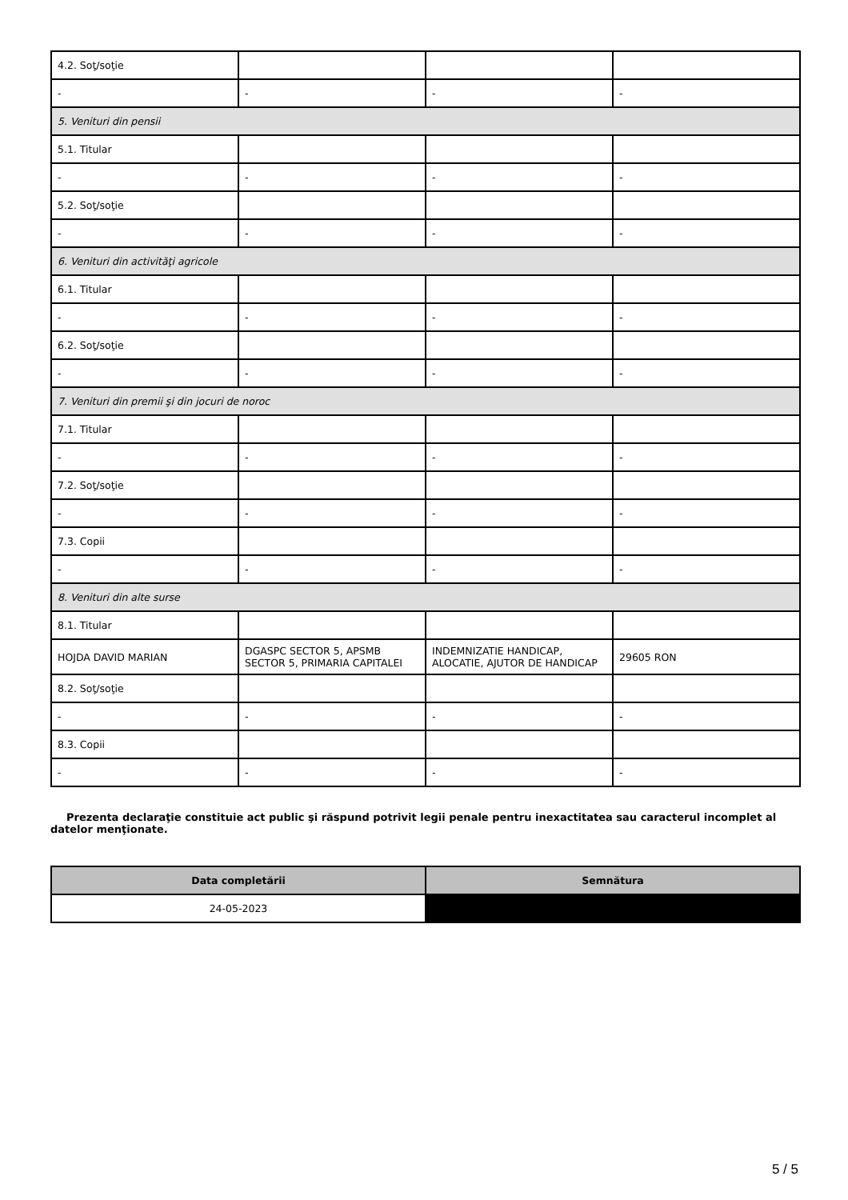| 4.2. Soţ/soţie | | | |
| - | - | - | - |
| 5. Venituri din pensii | | | |
| 5.1. Titular | | | |
| - | - | - | - |
| 5.2. Soţ/soţie | | | |
| - | - | - | - |
| 6. Venituri din activităţi agricole | | | |
| 6.1. Titular | | | |
| - | - | - | - |
| 6.2. Soţ/soţie | | | |
| - | - | - | - |
| 7. Venituri din premii şi din jocuri de noroc | | | |
| 7.1. Titular | | | |
| - | - | - | - |
| 7.2. Soţ/soţie | | | |
| - | - | - | - |
| 7.3. Copii | | | |
| - | - | - | - |
| 8. Venituri din alte surse | | | |
| 8.1. Titular | | | |
| HOJDA DAVID MARIAN | DGASPC SECTOR 5, APSMB SECTOR 5, PRIMARIA CAPITALEI | INDEMNIZATIE HANDICAP, ALOCATIE, AJUTOR DE HANDICAP | 29605 RON |
| 8.2. Soţ/soţie | | | |
| - | - | - | - |
| 8.3. Copii | | | |
| - | - | - | - |
Prezenta declaraţie constituie act public şi răspund potrivit legii penale pentru inexactitatea sau caracterul incomplet al datelor menţionate.
| Data completării | Semnătura |
| --- | --- |
| 24-05-2023 | |
5 / 5